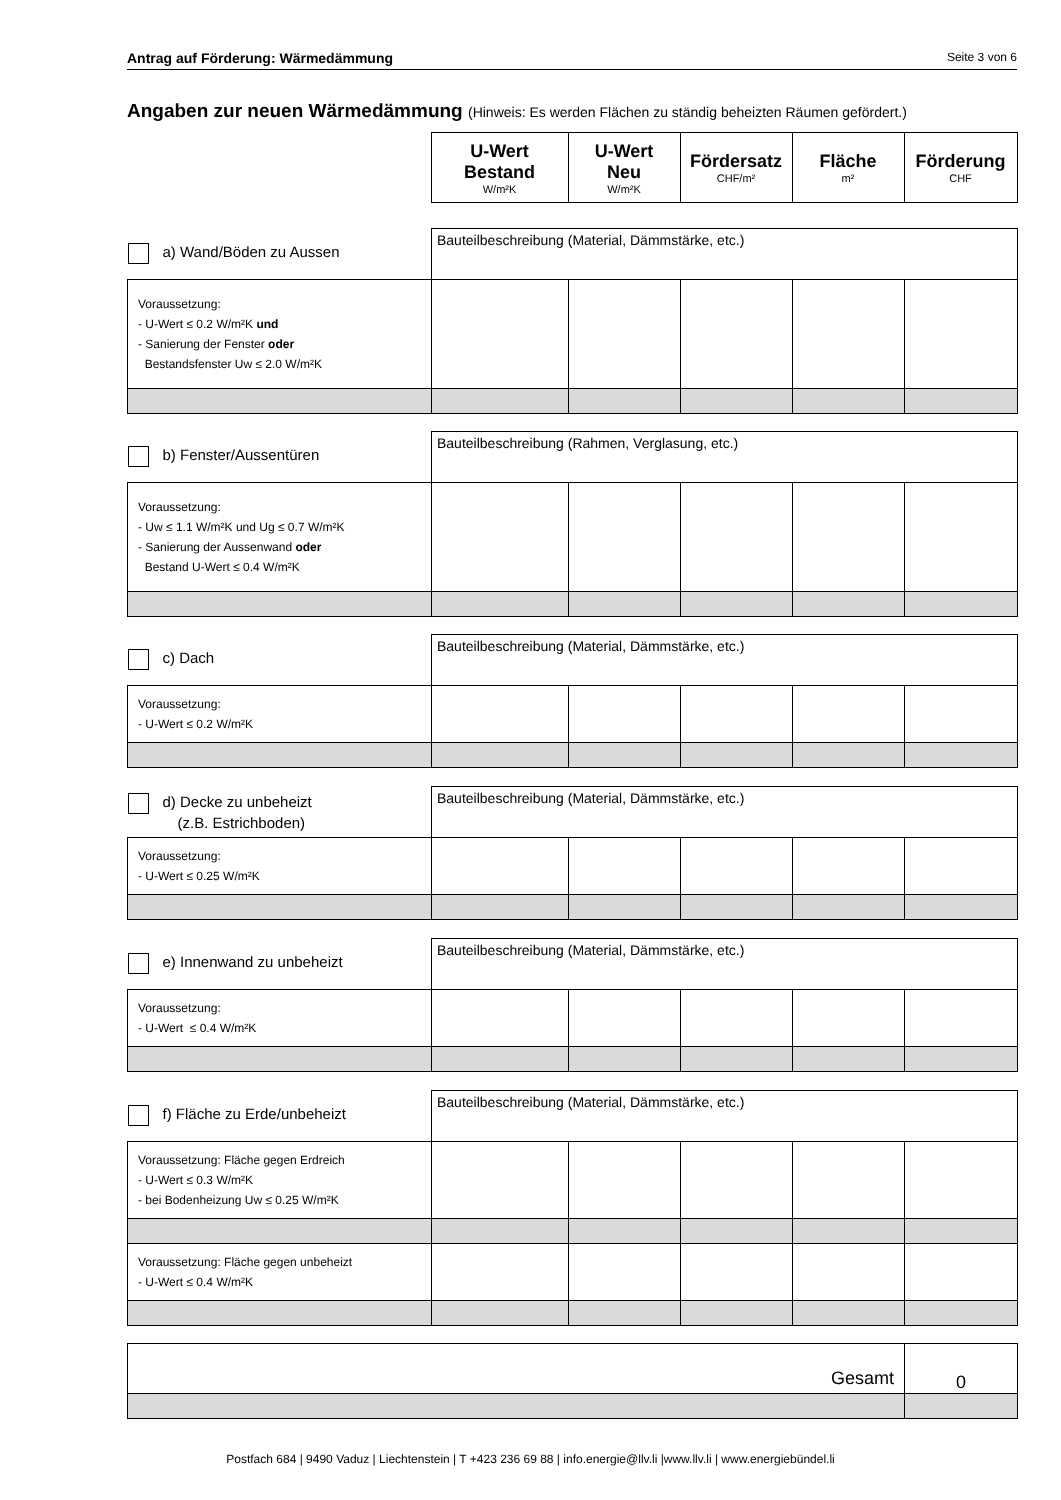Antrag auf Förderung: Wärmedämmung Seite 3 von 6
Angaben zur neuen Wärmedämmung (Hinweis: Es werden Flächen zu ständig beheizten Räumen gefördert.)
| | U-Wert Bestand W/m²K | U-Wert Neu W/m²K | Fördersatz CHF/m² | Fläche m² | Förderung CHF |
| a) Wand/Böden zu Aussen | Bauteilbeschreibung (Material, Dämmstärke, etc.) | | | | |
| Voraussetzung: - U-Wert ≤ 0.2 W/m²K und - Sanierung der Fenster oder Bestandsfenster Uw ≤ 2.0 W/m²K | | | | | |
| b) Fenster/Aussentüren | Bauteilbeschreibung (Rahmen, Verglasung, etc.) | | | | |
| Voraussetzung: - Uw ≤ 1.1 W/m²K und Ug ≤ 0.7 W/m²K - Sanierung der Aussenwand oder Bestand U-Wert ≤ 0.4 W/m²K | | | | | |
| c) Dach | Bauteilbeschreibung (Material, Dämmstärke, etc.) | | | | |
| Voraussetzung: - U-Wert ≤ 0.2 W/m²K | | | | | |
| d) Decke zu unbeheizt (z.B. Estrichboden) | Bauteilbeschreibung (Material, Dämmstärke, etc.) | | | | |
| Voraussetzung: - U-Wert ≤ 0.25 W/m²K | | | | | |
| e) Innenwand zu unbeheizt | Bauteilbeschreibung (Material, Dämmstärke, etc.) | | | | |
| Voraussetzung: - U-Wert ≤ 0.4 W/m²K | | | | | |
| f) Fläche zu Erde/unbeheizt | Bauteilbeschreibung (Material, Dämmstärke, etc.) | | | | |
| Voraussetzung: Fläche gegen Erdreich - U-Wert ≤ 0.3 W/m²K - bei Bodenheizung Uw ≤ 0.25 W/m²K | | | | | |
| Voraussetzung: Fläche gegen unbeheizt - U-Wert ≤ 0.4 W/m²K | | | | | |
| Gesamt | 0 |
Postfach 684 | 9490 Vaduz | Liechtenstein | T +423 236 69 88 | info.energie@llv.li |www.llv.li | www.energiebündel.li